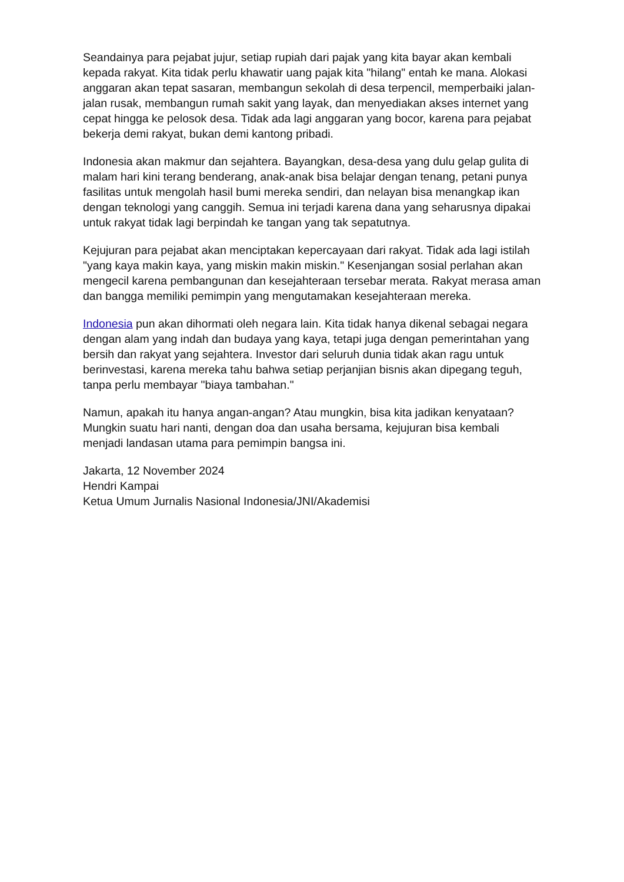Seandainya para pejabat jujur, setiap rupiah dari pajak yang kita bayar akan kembali kepada rakyat. Kita tidak perlu khawatir uang pajak kita "hilang" entah ke mana. Alokasi anggaran akan tepat sasaran, membangun sekolah di desa terpencil, memperbaiki jalan-jalan rusak, membangun rumah sakit yang layak, dan menyediakan akses internet yang cepat hingga ke pelosok desa. Tidak ada lagi anggaran yang bocor, karena para pejabat bekerja demi rakyat, bukan demi kantong pribadi.
Indonesia akan makmur dan sejahtera. Bayangkan, desa-desa yang dulu gelap gulita di malam hari kini terang benderang, anak-anak bisa belajar dengan tenang, petani punya fasilitas untuk mengolah hasil bumi mereka sendiri, dan nelayan bisa menangkap ikan dengan teknologi yang canggih. Semua ini terjadi karena dana yang seharusnya dipakai untuk rakyat tidak lagi berpindah ke tangan yang tak sepatutnya.
Kejujuran para pejabat akan menciptakan kepercayaan dari rakyat. Tidak ada lagi istilah "yang kaya makin kaya, yang miskin makin miskin." Kesenjangan sosial perlahan akan mengecil karena pembangunan dan kesejahteraan tersebar merata. Rakyat merasa aman dan bangga memiliki pemimpin yang mengutamakan kesejahteraan mereka.
Indonesia pun akan dihormati oleh negara lain. Kita tidak hanya dikenal sebagai negara dengan alam yang indah dan budaya yang kaya, tetapi juga dengan pemerintahan yang bersih dan rakyat yang sejahtera. Investor dari seluruh dunia tidak akan ragu untuk berinvestasi, karena mereka tahu bahwa setiap perjanjian bisnis akan dipegang teguh, tanpa perlu membayar "biaya tambahan."
Namun, apakah itu hanya angan-angan? Atau mungkin, bisa kita jadikan kenyataan? Mungkin suatu hari nanti, dengan doa dan usaha bersama, kejujuran bisa kembali menjadi landasan utama para pemimpin bangsa ini.
Jakarta, 12 November 2024
Hendri Kampai
Ketua Umum Jurnalis Nasional Indonesia/JNI/Akademisi